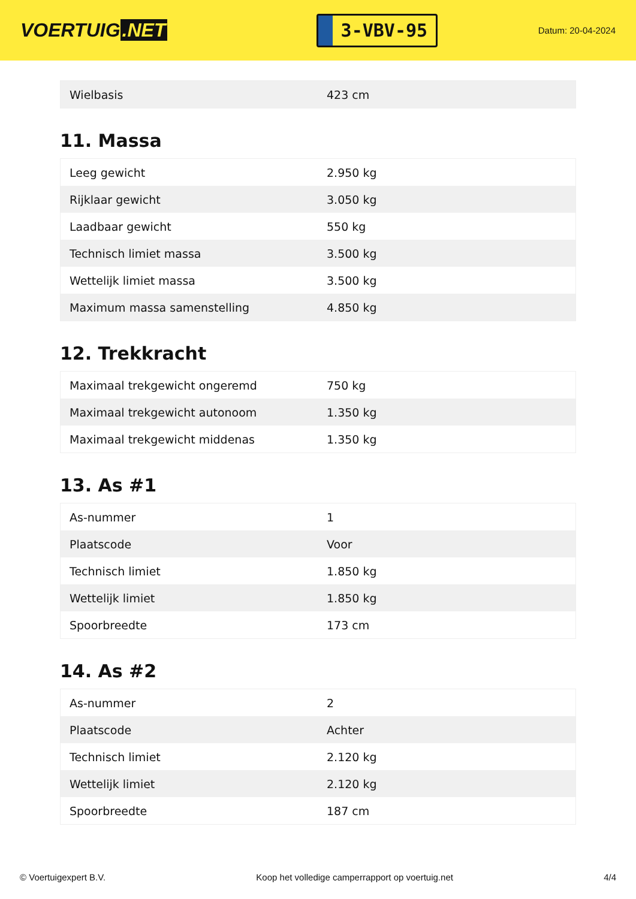VOERTUIG.NET
3-VBV-95
Datum: 20-04-2024
| Wielbasis | 423 cm |
11. Massa
| Leeg gewicht | 2.950 kg |
| Rijklaar gewicht | 3.050 kg |
| Laadbaar gewicht | 550 kg |
| Technisch limiet massa | 3.500 kg |
| Wettelijk limiet massa | 3.500 kg |
| Maximum massa samenstelling | 4.850 kg |
12. Trekkracht
| Maximaal trekgewicht ongeremd | 750 kg |
| Maximaal trekgewicht autonoom | 1.350 kg |
| Maximaal trekgewicht middenas | 1.350 kg |
13. As #1
| As-nummer | 1 |
| Plaatscode | Voor |
| Technisch limiet | 1.850 kg |
| Wettelijk limiet | 1.850 kg |
| Spoorbreedte | 173 cm |
14. As #2
| As-nummer | 2 |
| Plaatscode | Achter |
| Technisch limiet | 2.120 kg |
| Wettelijk limiet | 2.120 kg |
| Spoorbreedte | 187 cm |
© Voertuigexpert B.V. Koop het volledige camperrapport op voertuig.net 4/4